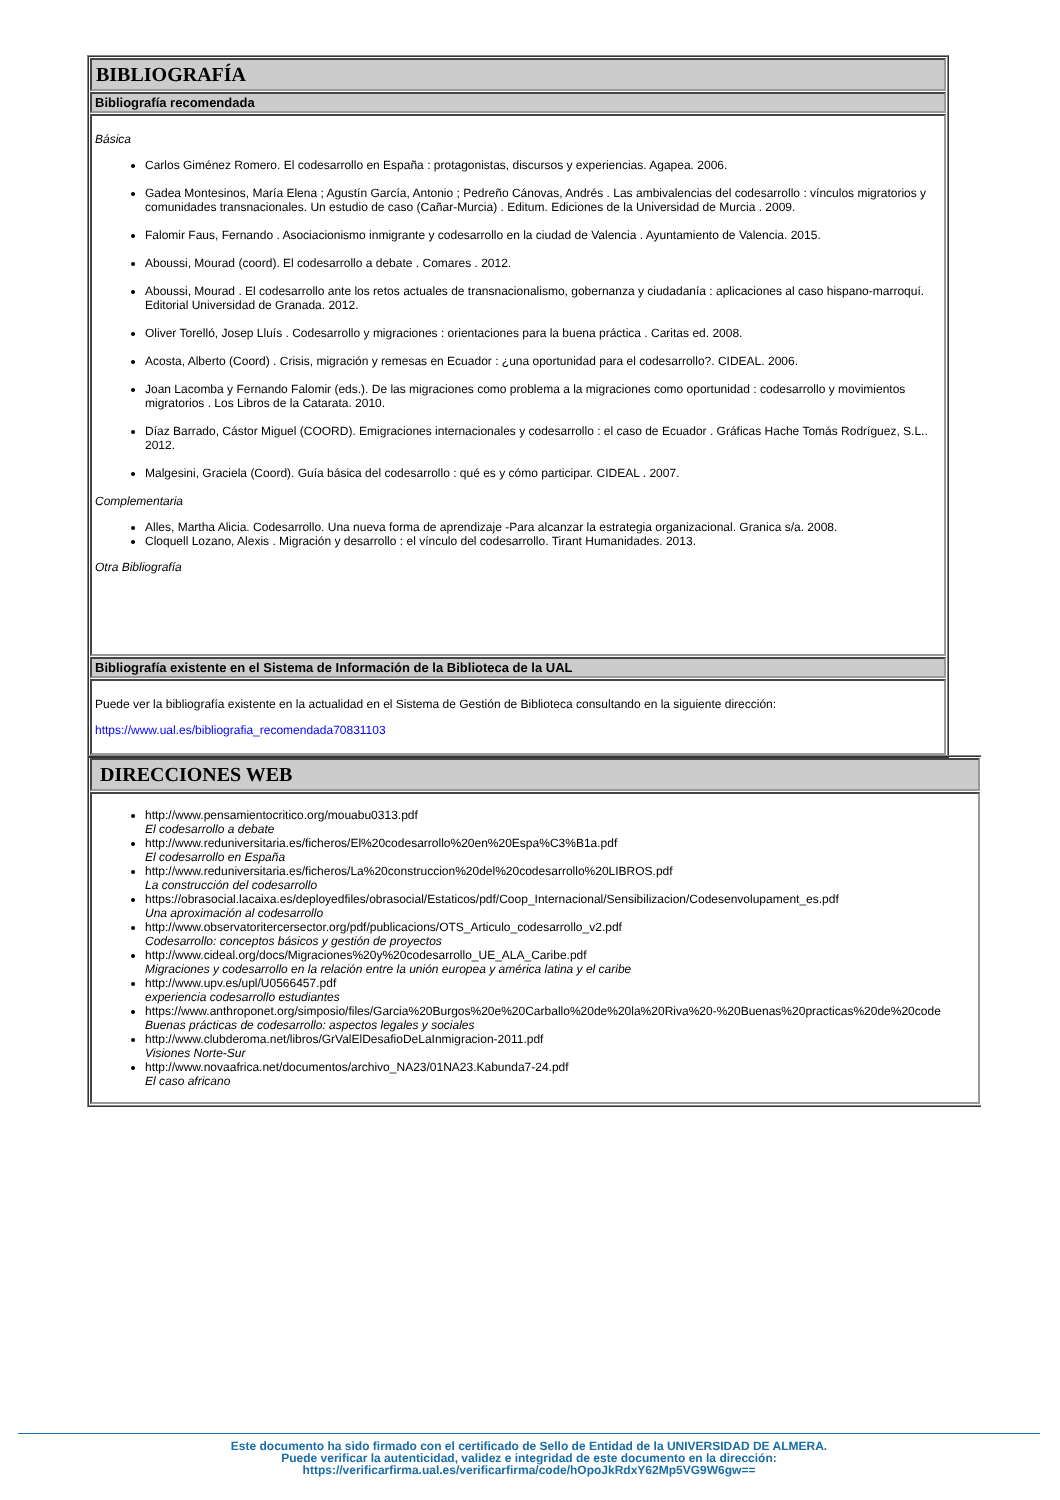BIBLIOGRAFÍA
Bibliografía recomendada
Básica
Carlos Giménez Romero. El codesarrollo en España : protagonistas, discursos y experiencias. Agapea. 2006.
Gadea Montesinos, María Elena ; Agustín García, Antonio ; Pedreño Cánovas, Andrés . Las ambivalencias del codesarrollo : vínculos migratorios y comunidades transnacionales. Un estudio de caso (Cañar-Murcia) . Editum. Ediciones de la Universidad de Murcia . 2009.
Falomir Faus, Fernando . Asociacionismo inmigrante y codesarrollo en la ciudad de Valencia . Ayuntamiento de Valencia. 2015.
Aboussi, Mourad (coord). El codesarrollo a debate . Comares . 2012.
Aboussi, Mourad . El codesarrollo ante los retos actuales de transnacionalismo, gobernanza y ciudadanía : aplicaciones al caso hispano-marroquí. Editorial Universidad de Granada. 2012.
Oliver Torelló, Josep Lluís . Codesarrollo y migraciones : orientaciones para la buena práctica . Caritas ed. 2008.
Acosta, Alberto (Coord) . Crisis, migración y remesas en Ecuador : ¿una oportunidad para el codesarrollo?. CIDEAL. 2006.
Joan Lacomba y Fernando Falomir (eds.). De las migraciones como problema a la migraciones como oportunidad : codesarrollo y movimientos migratorios . Los Libros de la Catarata. 2010.
Díaz Barrado, Cástor Miguel (COORD). Emigraciones internacionales y codesarrollo : el caso de Ecuador . Gráficas Hache Tomás Rodríguez, S.L.. 2012.
Malgesini, Graciela (Coord). Guía básica del codesarrollo : qué es y cómo participar. CIDEAL . 2007.
Complementaria
Alles, Martha Alicia. Codesarrollo. Una nueva forma de aprendizaje -Para alcanzar la estrategia organizacional. Granica s/a. 2008.
Cloquell Lozano, Alexis . Migración y desarrollo : el vínculo del codesarrollo. Tirant Humanidades. 2013.
Otra Bibliografía
Bibliografía existente en el Sistema de Información de la Biblioteca de la UAL
Puede ver la bibliografía existente en la actualidad en el Sistema de Gestión de Biblioteca consultando en la siguiente dirección:
https://www.ual.es/bibliografia_recomendada70831103
DIRECCIONES WEB
http://www.pensamientocritico.org/mouabu0313.pdf
El codesarrollo a debate
http://www.reduniversitaria.es/ficheros/El%20codesarrollo%20en%20Espa%C3%B1a.pdf
El codesarrollo en España
http://www.reduniversitaria.es/ficheros/La%20construccion%20del%20codesarrollo%20LIBROS.pdf
La construcción del codesarrollo
https://obrasocial.lacaixa.es/deployedfiles/obrasocial/Estaticos/pdf/Coop_Internacional/Sensibilizacion/Codesenvolupament_es.pdf
Una aproximación al codesarrollo
http://www.observatoritercersector.org/pdf/publicacions/OTS_Articulo_codesarrollo_v2.pdf
Codesarrollo: conceptos básicos y gestión de proyectos
http://www.cideal.org/docs/Migraciones%20y%20codesarrollo_UE_ALA_Caribe.pdf
Migraciones y codesarrollo en la relación entre la unión europea y américa latina y el caribe
http://www.upv.es/upl/U0566457.pdf
experiencia codesarrollo estudiantes
https://www.anthroponet.org/simposio/files/Garcia%20Burgos%20e%20Carballo%20de%20la%20Riva%20-%20Buenas%20practicas%20de%20code
Buenas prácticas de codesarrollo: aspectos legales y sociales
http://www.clubderoma.net/libros/GrValElDesafioDeLaInmigracion-2011.pdf
Visiones Norte-Sur
http://www.novaafrica.net/documentos/archivo_NA23/01NA23.Kabunda7-24.pdf
El caso africano
Este documento ha sido firmado con el certificado de Sello de Entidad de la UNIVERSIDAD DE ALMERA.
Puede verificar la autenticidad, validez e integridad de este documento en la dirección:
https://verificarfirma.ual.es/verificarfirma/code/hOpoJkRdxY62Mp5VG9W6gw==